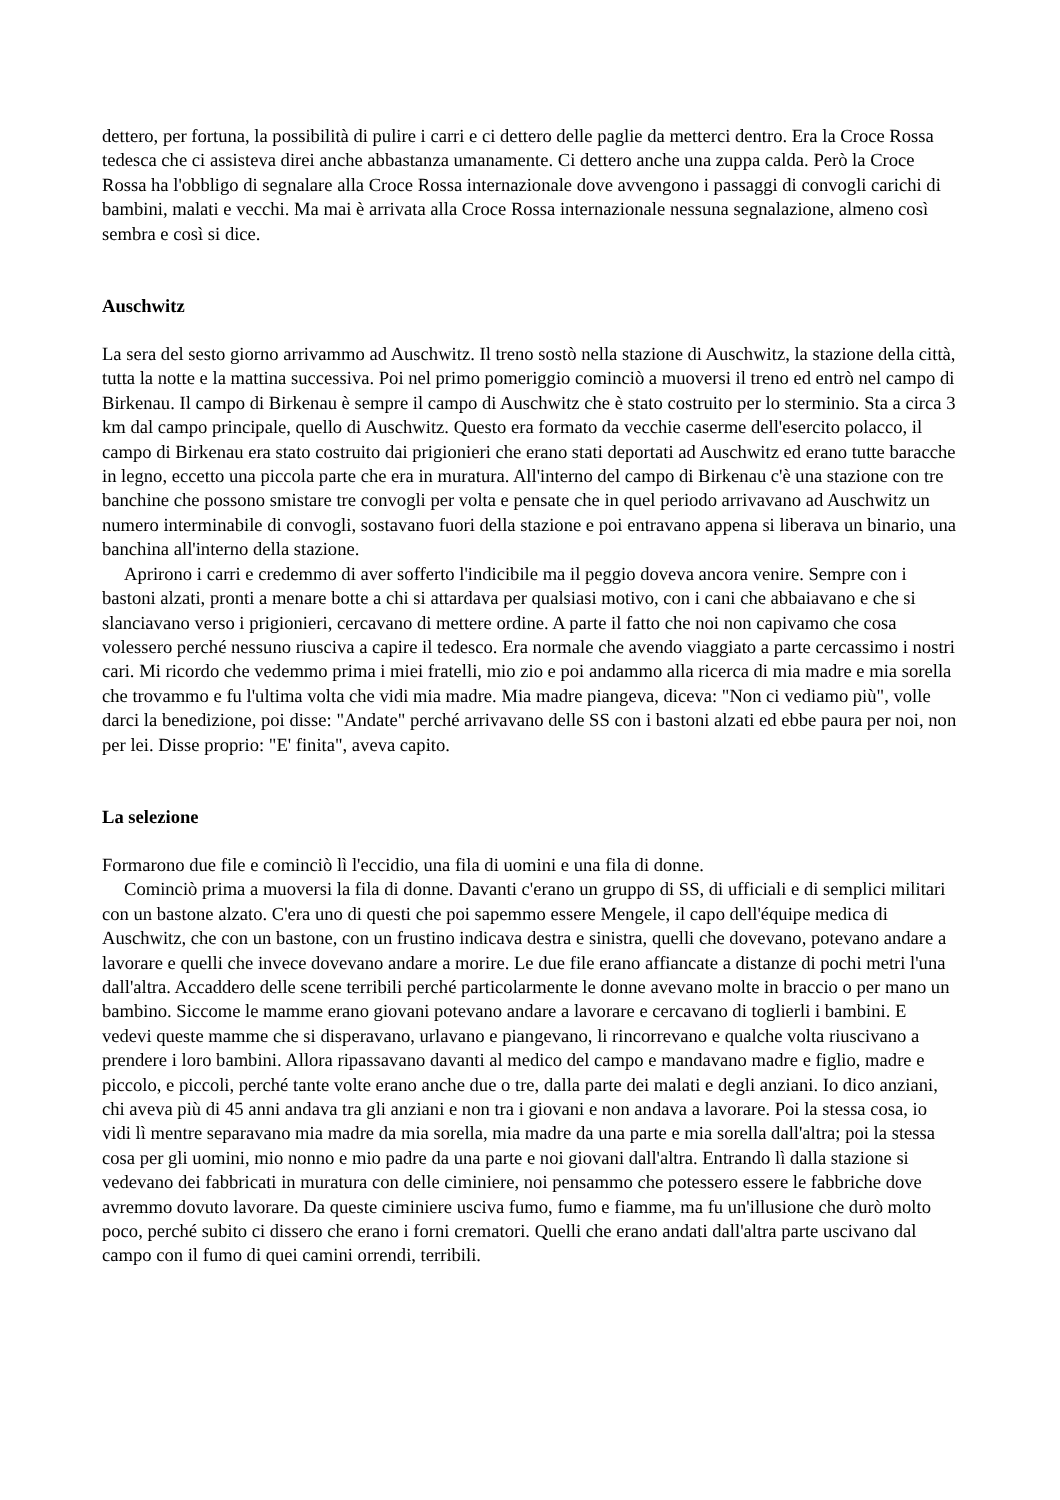dettero, per fortuna, la possibilità di pulire i carri e ci dettero delle paglie da metterci dentro. Era la Croce Rossa tedesca che ci assisteva direi anche abbastanza umanamente. Ci dettero anche una zuppa calda. Però la Croce Rossa ha l'obbligo di segnalare alla Croce Rossa internazionale dove avvengono i passaggi di convogli carichi di bambini, malati e vecchi. Ma mai è arrivata alla Croce Rossa internazionale nessuna segnalazione, almeno così sembra e così si dice.
Auschwitz
La sera del sesto giorno arrivammo ad Auschwitz. Il treno sostò nella stazione di Auschwitz, la stazione della città, tutta la notte e la mattina successiva. Poi nel primo pomeriggio cominciò a muoversi il treno ed entrò nel campo di Birkenau. Il campo di Birkenau è sempre il campo di Auschwitz che è stato costruito per lo sterminio. Sta a circa 3 km dal campo principale, quello di Auschwitz. Questo era formato da vecchie caserme dell'esercito polacco, il campo di Birkenau era stato costruito dai prigionieri che erano stati deportati ad Auschwitz ed erano tutte baracche in legno, eccetto una piccola parte che era in muratura. All'interno del campo di Birkenau c'è una stazione con tre banchine che possono smistare tre convogli per volta e pensate che in quel periodo arrivavano ad Auschwitz un numero interminabile di convogli, sostavano fuori della stazione e poi entravano appena si liberava un binario, una banchina all'interno della stazione.
Aprirono i carri e credemmo di aver sofferto l'indicibile ma il peggio doveva ancora venire. Sempre con i bastoni alzati, pronti a menare botte a chi si attardava per qualsiasi motivo, con i cani che abbaiavano e che si slanciavano verso i prigionieri, cercavano di mettere ordine. A parte il fatto che noi non capivamo che cosa volessero perché nessuno riusciva a capire il tedesco. Era normale che avendo viaggiato a parte cercassimo i nostri cari. Mi ricordo che vedemmo prima i miei fratelli, mio zio e poi andammo alla ricerca di mia madre e mia sorella che trovammo e fu l'ultima volta che vidi mia madre. Mia madre piangeva, diceva: "Non ci vediamo più", volle darci la benedizione, poi disse: "Andate" perché arrivavano delle SS con i bastoni alzati ed ebbe paura per noi, non per lei. Disse proprio: "E' finita", aveva capito.
La selezione
Formarono due file e cominciò lì l'eccidio, una fila di uomini e una fila di donne.
Cominciò prima a muoversi la fila di donne. Davanti c'erano un gruppo di SS, di ufficiali e di semplici militari con un bastone alzato. C'era uno di questi che poi sapemmo essere Mengele, il capo dell'équipe medica di Auschwitz, che con un bastone, con un frustino indicava destra e sinistra, quelli che dovevano, potevano andare a lavorare e quelli che invece dovevano andare a morire. Le due file erano affiancate a distanze di pochi metri l'una dall'altra. Accaddero delle scene terribili perché particolarmente le donne avevano molte in braccio o per mano un bambino. Siccome le mamme erano giovani potevano andare a lavorare e cercavano di toglierli i bambini. E vedevi queste mamme che si disperavano, urlavano e piangevano, li rincorrevano e qualche volta riuscivano a prendere i loro bambini. Allora ripassavano davanti al medico del campo e mandavano madre e figlio, madre e piccolo, e piccoli, perché tante volte erano anche due o tre, dalla parte dei malati e degli anziani. Io dico anziani, chi aveva più di 45 anni andava tra gli anziani e non tra i giovani e non andava a lavorare. Poi la stessa cosa, io vidi lì mentre separavano mia madre da mia sorella, mia madre da una parte e mia sorella dall'altra; poi la stessa cosa per gli uomini, mio nonno e mio padre da una parte e noi giovani dall'altra. Entrando lì dalla stazione si vedevano dei fabbricati in muratura con delle ciminiere, noi pensammo che potessero essere le fabbriche dove avremmo dovuto lavorare. Da queste ciminiere usciva fumo, fumo e fiamme, ma fu un'illusione che durò molto poco, perché subito ci dissero che erano i forni crematori. Quelli che erano andati dall'altra parte uscivano dal campo con il fumo di quei camini orrendi, terribili.